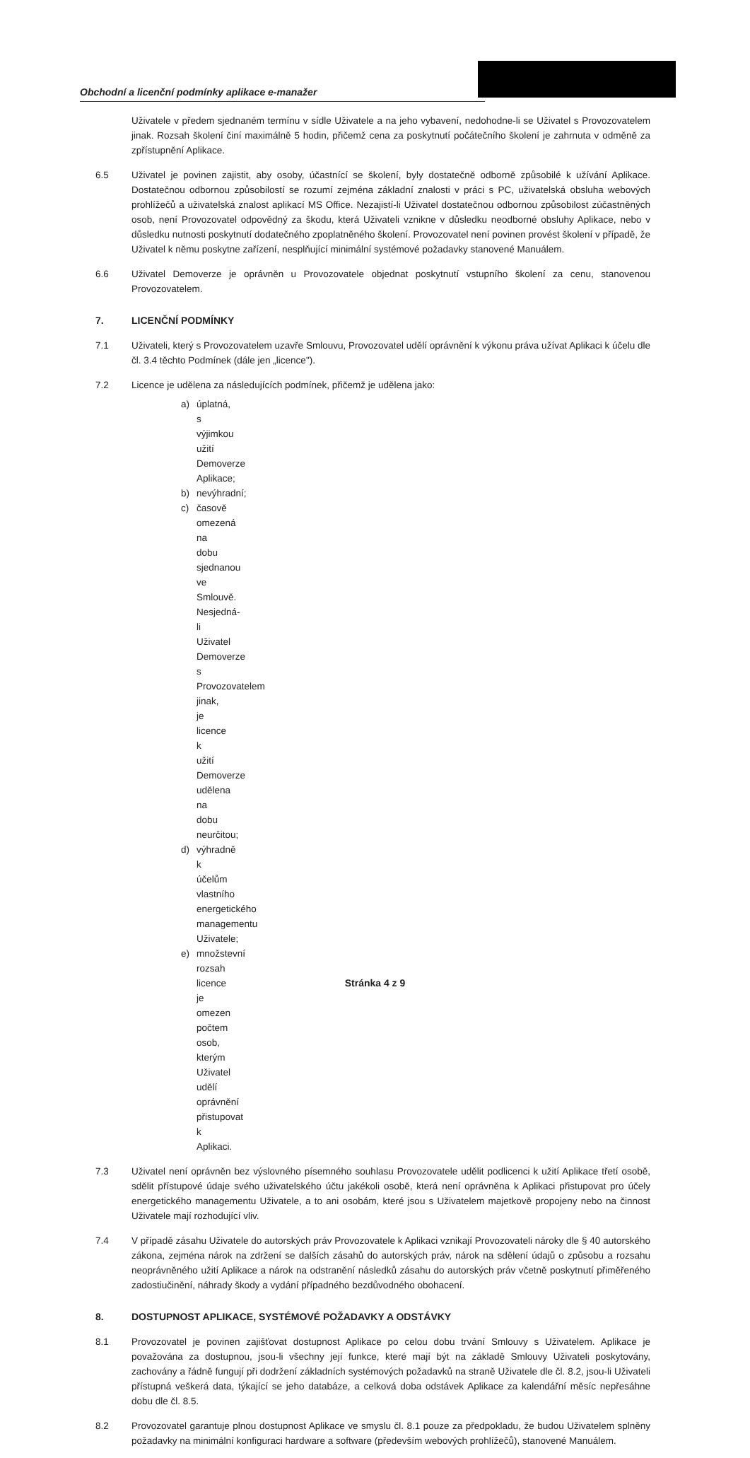Obchodní a licenční podmínky aplikace e-manažer
Uživatele v předem sjednaném termínu v sídle Uživatele a na jeho vybavení, nedohodne-li se Uživatel s Provozovatelem jinak. Rozsah školení činí maximálně 5 hodin, přičemž cena za poskytnutí počátečního školení je zahrnuta v odměně za zpřístupnění Aplikace.
6.5 Uživatel je povinen zajistit, aby osoby, účastnící se školení, byly dostatečně odborně způsobilé k užívání Aplikace. Dostatečnou odbornou způsobilostí se rozumí zejména základní znalosti v práci s PC, uživatelská obsluha webových prohlížečů a uživatelská znalost aplikací MS Office. Nezajistí-li Uživatel dostatečnou odbornou způsobilost zúčastněných osob, není Provozovatel odpovědný za škodu, která Uživateli vznikne v důsledku neodborné obsluhy Aplikace, nebo v důsledku nutnosti poskytnutí dodatečného zpoplatněného školení. Provozovatel není povinen provést školení v případě, že Uživatel k němu poskytne zařízení, nesplňující minimální systémové požadavky stanovené Manuálem.
6.6 Uživatel Demoverze je oprávněn u Provozovatele objednat poskytnutí vstupního školení za cenu, stanovenou Provozovatelem.
7. LICENČNÍ PODMÍNKY
7.1 Uživateli, který s Provozovatelem uzavře Smlouvu, Provozovatel udělí oprávnění k výkonu práva užívat Aplikaci k účelu dle čl. 3.4 těchto Podmínek (dále jen „licence").
7.2 Licence je udělena za následujících podmínek, přičemž je udělena jako:
a) úplatná, s výjimkou užití Demoverze Aplikace;
b) nevýhradní;
c) časově omezená na dobu sjednanou ve Smlouvě. Nesjedná-li Uživatel Demoverze s Provozovatelem jinak, je licence k užití Demoverze udělena na dobu neurčitou;
d) výhradně k účelům vlastního energetického managementu Uživatele;
e) množstevní rozsah licence je omezen počtem osob, kterým Uživatel udělí oprávnění přistupovat k Aplikaci.
7.3 Uživatel není oprávněn bez výslovného písemného souhlasu Provozovatele udělit podlicenci k užití Aplikace třetí osobě, sdělit přístupové údaje svého uživatelského účtu jakékoli osobě, která není oprávněna k Aplikaci přistupovat pro účely energetického managementu Uživatele, a to ani osobám, které jsou s Uživatelem majetkově propojeny nebo na činnost Uživatele mají rozhodující vliv.
7.4 V případě zásahu Uživatele do autorských práv Provozovatele k Aplikaci vznikají Provozovateli nároky dle § 40 autorského zákona, zejména nárok na zdržení se dalších zásahů do autorských práv, nárok na sdělení údajů o způsobu a rozsahu neoprávněného užití Aplikace a nárok na odstranění následků zásahu do autorských práv včetně poskytnutí přiměřeného zadostiučinění, náhrady škody a vydání případného bezdůvodného obohacení.
8. DOSTUPNOST APLIKACE, SYSTÉMOVÉ POŽADAVKY A ODSTÁVKY
8.1 Provozovatel je povinen zajišťovat dostupnost Aplikace po celou dobu trvání Smlouvy s Uživatelem. Aplikace je považována za dostupnou, jsou-li všechny její funkce, které mají být na základě Smlouvy Uživateli poskytovány, zachovány a řádně fungují při dodržení základních systémových požadavků na straně Uživatele dle čl. 8.2, jsou-li Uživateli přístupná veškerá data, týkající se jeho databáze, a celková doba odstávek Aplikace za kalendářní měsíc nepřesáhne dobu dle čl. 8.5.
8.2 Provozovatel garantuje plnou dostupnost Aplikace ve smyslu čl. 8.1 pouze za předpokladu, že budou Uživatelem splněny požadavky na minimální konfiguraci hardware a software (především webových prohlížečů), stanovené Manuálem.
Stránka 4 z 9